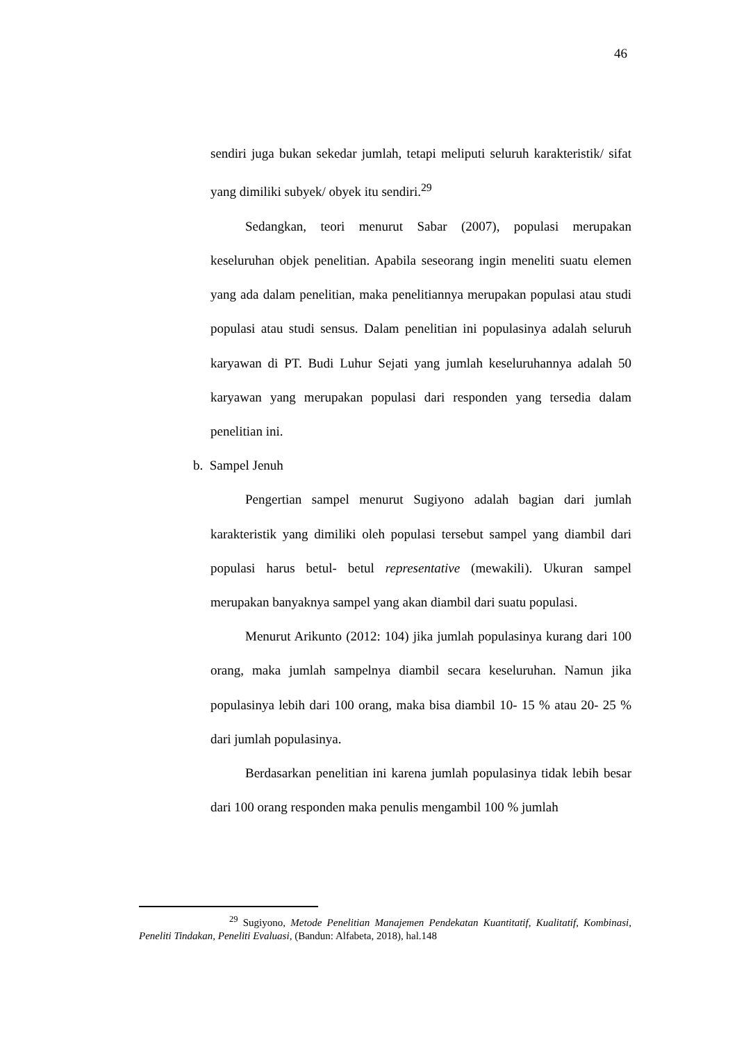46
sendiri juga bukan sekedar jumlah, tetapi meliputi seluruh karakteristik/ sifat yang dimiliki subyek/ obyek itu sendiri.<sup>29</sup>
Sedangkan, teori menurut Sabar (2007), populasi merupakan keseluruhan objek penelitian. Apabila seseorang ingin meneliti suatu elemen yang ada dalam penelitian, maka penelitiannya merupakan populasi atau studi populasi atau studi sensus. Dalam penelitian ini populasinya adalah seluruh karyawan di PT. Budi Luhur Sejati yang jumlah keseluruhannya adalah 50 karyawan yang merupakan populasi dari responden yang tersedia dalam penelitian ini.
b. Sampel Jenuh
Pengertian sampel menurut Sugiyono adalah bagian dari jumlah karakteristik yang dimiliki oleh populasi tersebut sampel yang diambil dari populasi harus betul- betul representative (mewakili). Ukuran sampel merupakan banyaknya sampel yang akan diambil dari suatu populasi.
Menurut Arikunto (2012: 104) jika jumlah populasinya kurang dari 100 orang, maka jumlah sampelnya diambil secara keseluruhan. Namun jika populasinya lebih dari 100 orang, maka bisa diambil 10- 15 % atau 20- 25 % dari jumlah populasinya.
Berdasarkan penelitian ini karena jumlah populasinya tidak lebih besar dari 100 orang responden maka penulis mengambil 100 % jumlah
<sup>29</sup> Sugiyono, Metode Penelitian Manajemen Pendekatan Kuantitatif, Kualitatif, Kombinasi, Peneliti Tindakan, Peneliti Evaluasi, (Bandun: Alfabeta, 2018), hal.148